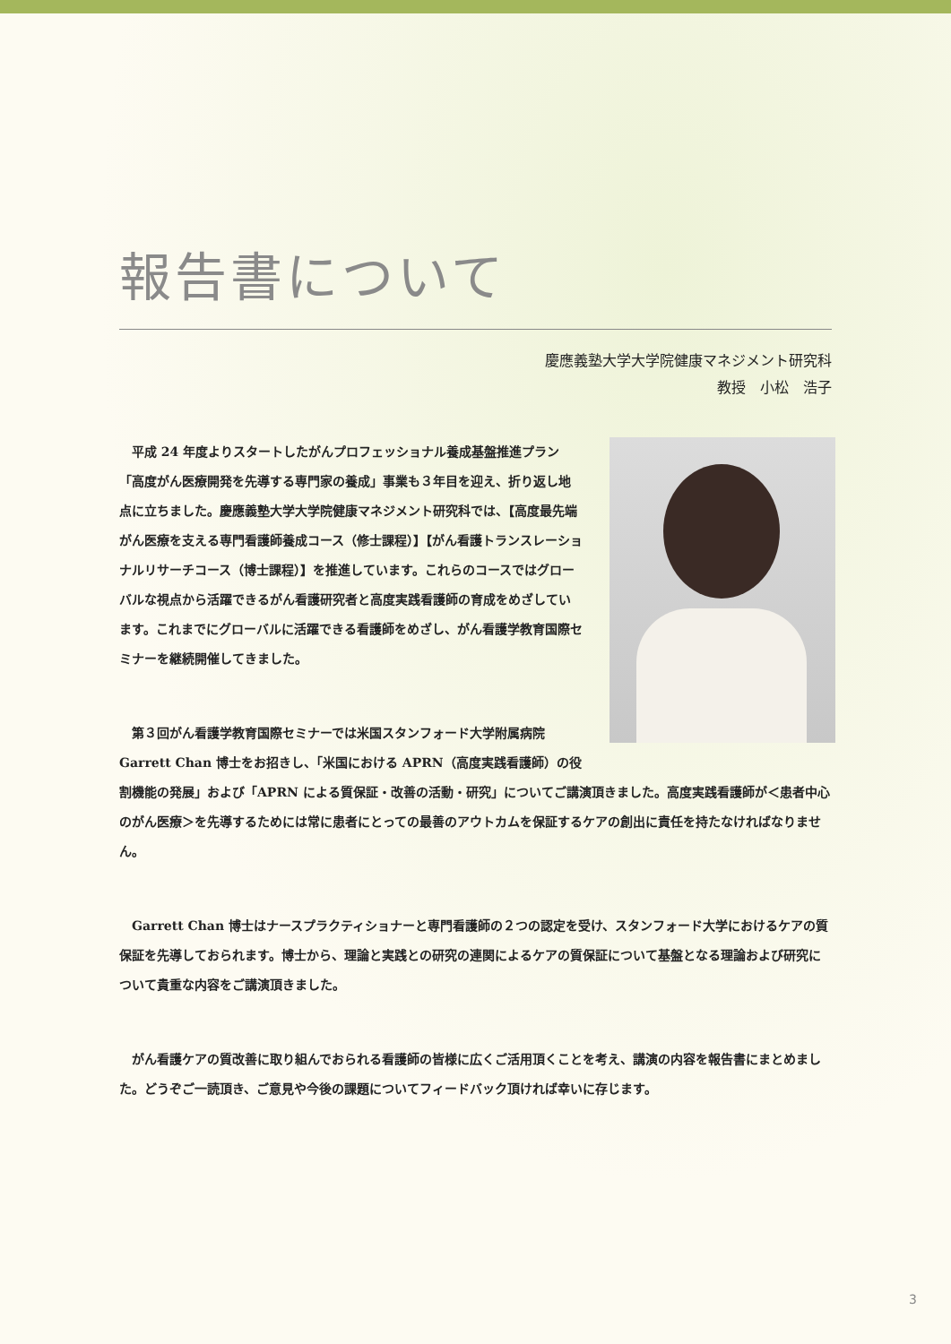報告書について
慶應義塾大学大学院健康マネジメント研究科
教授　小松　浩子
平成 24 年度よりスタートしたがんプロフェッショナル養成基盤推進プラン「高度がん医療開発を先導する専門家の養成」事業も３年目を迎え、折り返し地点に立ちました。慶應義塾大学大学院健康マネジメント研究科では、【高度最先端がん医療を支える専門看護師養成コース（修士課程）】【がん看護トランスレーショナルリサーチコース（博士課程）】を推進しています。これらのコースではグローバルな視点から活躍できるがん看護研究者と高度実践看護師の育成をめざしています。これまでにグローバルに活躍できる看護師をめざし、がん看護学教育国際セミナーを継続開催してきました。
第３回がん看護学教育国際セミナーでは米国スタンフォード大学附属病院 Garrett Chan 博士をお招きし、「米国における APRN（高度実践看護師）の役割機能の発展」および「APRN による質保証・改善の活動・研究」についてご講演頂きました。高度実践看護師が＜患者中心のがん医療＞を先導するためには常に患者にとっての最善のアウトカムを保証するケアの創出に責任を持たなければなりません。
Garrett Chan 博士はナースプラクティショナーと専門看護師の２つの認定を受け、スタンフォード大学におけるケアの質保証を先導しておられます。博士から、理論と実践との研究の連関によるケアの質保証について基盤となる理論および研究について貴重な内容をご講演頂きました。
がん看護ケアの質改善に取り組んでおられる看護師の皆様に広くご活用頂くことを考え、講演の内容を報告書にまとめました。どうぞご一読頂き、ご意見や今後の課題についてフィードバック頂ければ幸いに存じます。
3